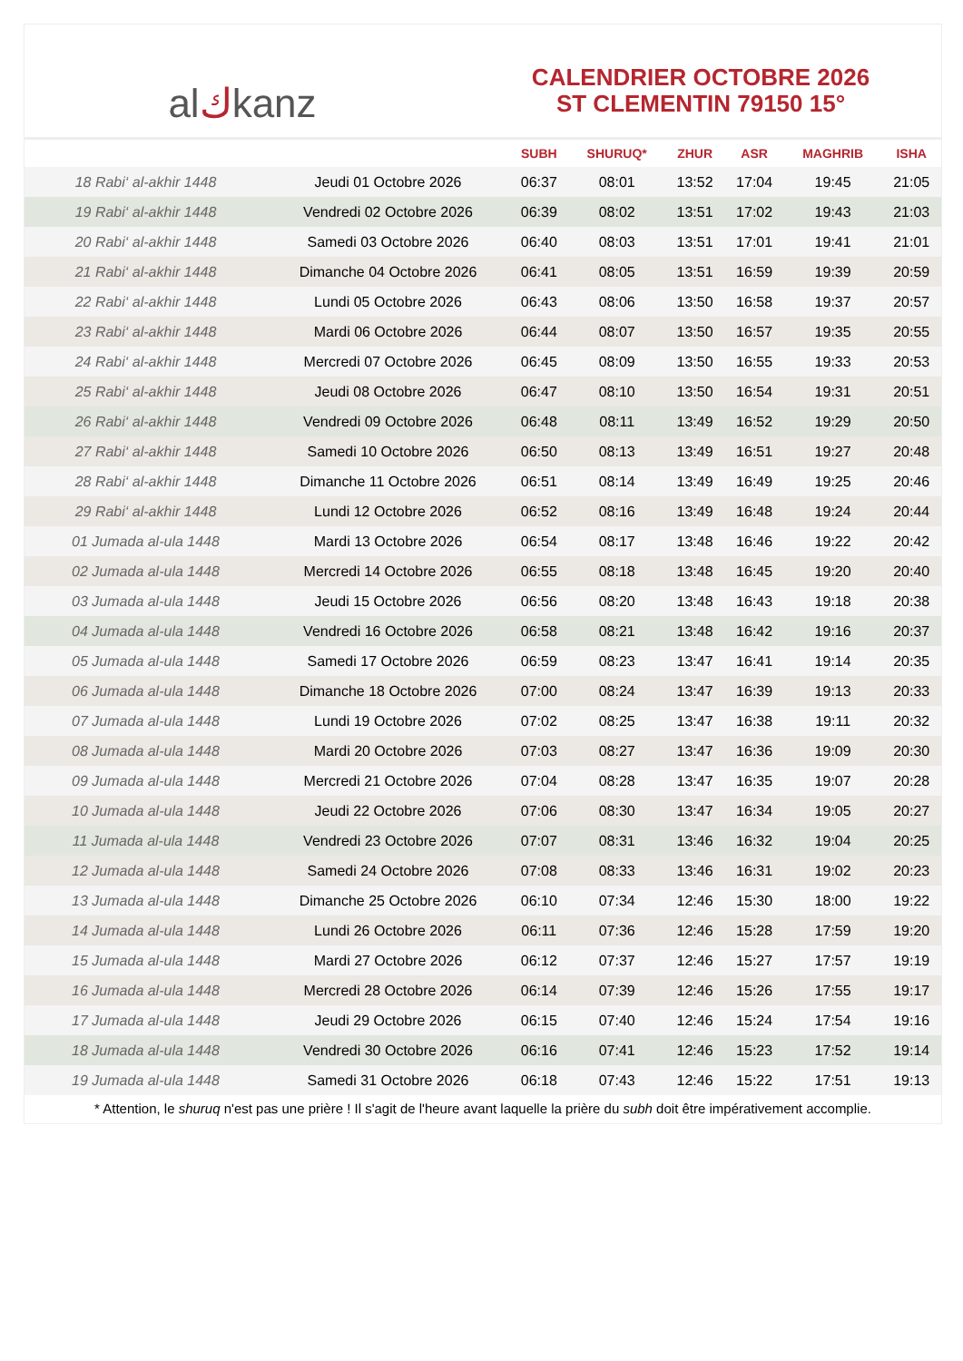al ك kanz
CALENDRIER OCTOBRE 2026
ST CLEMENTIN 79150 15°
| | | SUBH | SHURUQ* | ZHUR | ASR | MAGHRIB | ISHA |
| --- | --- | --- | --- | --- | --- | --- | --- |
| 18 Rabi‘ al-akhir 1448 | Jeudi 01 Octobre 2026 | 06:37 | 08:01 | 13:52 | 17:04 | 19:45 | 21:05 |
| 19 Rabi‘ al-akhir 1448 | Vendredi 02 Octobre 2026 | 06:39 | 08:02 | 13:51 | 17:02 | 19:43 | 21:03 |
| 20 Rabi‘ al-akhir 1448 | Samedi 03 Octobre 2026 | 06:40 | 08:03 | 13:51 | 17:01 | 19:41 | 21:01 |
| 21 Rabi‘ al-akhir 1448 | Dimanche 04 Octobre 2026 | 06:41 | 08:05 | 13:51 | 16:59 | 19:39 | 20:59 |
| 22 Rabi‘ al-akhir 1448 | Lundi 05 Octobre 2026 | 06:43 | 08:06 | 13:50 | 16:58 | 19:37 | 20:57 |
| 23 Rabi‘ al-akhir 1448 | Mardi 06 Octobre 2026 | 06:44 | 08:07 | 13:50 | 16:57 | 19:35 | 20:55 |
| 24 Rabi‘ al-akhir 1448 | Mercredi 07 Octobre 2026 | 06:45 | 08:09 | 13:50 | 16:55 | 19:33 | 20:53 |
| 25 Rabi‘ al-akhir 1448 | Jeudi 08 Octobre 2026 | 06:47 | 08:10 | 13:50 | 16:54 | 19:31 | 20:51 |
| 26 Rabi‘ al-akhir 1448 | Vendredi 09 Octobre 2026 | 06:48 | 08:11 | 13:49 | 16:52 | 19:29 | 20:50 |
| 27 Rabi‘ al-akhir 1448 | Samedi 10 Octobre 2026 | 06:50 | 08:13 | 13:49 | 16:51 | 19:27 | 20:48 |
| 28 Rabi‘ al-akhir 1448 | Dimanche 11 Octobre 2026 | 06:51 | 08:14 | 13:49 | 16:49 | 19:25 | 20:46 |
| 29 Rabi‘ al-akhir 1448 | Lundi 12 Octobre 2026 | 06:52 | 08:16 | 13:49 | 16:48 | 19:24 | 20:44 |
| 01 Jumada al-ula 1448 | Mardi 13 Octobre 2026 | 06:54 | 08:17 | 13:48 | 16:46 | 19:22 | 20:42 |
| 02 Jumada al-ula 1448 | Mercredi 14 Octobre 2026 | 06:55 | 08:18 | 13:48 | 16:45 | 19:20 | 20:40 |
| 03 Jumada al-ula 1448 | Jeudi 15 Octobre 2026 | 06:56 | 08:20 | 13:48 | 16:43 | 19:18 | 20:38 |
| 04 Jumada al-ula 1448 | Vendredi 16 Octobre 2026 | 06:58 | 08:21 | 13:48 | 16:42 | 19:16 | 20:37 |
| 05 Jumada al-ula 1448 | Samedi 17 Octobre 2026 | 06:59 | 08:23 | 13:47 | 16:41 | 19:14 | 20:35 |
| 06 Jumada al-ula 1448 | Dimanche 18 Octobre 2026 | 07:00 | 08:24 | 13:47 | 16:39 | 19:13 | 20:33 |
| 07 Jumada al-ula 1448 | Lundi 19 Octobre 2026 | 07:02 | 08:25 | 13:47 | 16:38 | 19:11 | 20:32 |
| 08 Jumada al-ula 1448 | Mardi 20 Octobre 2026 | 07:03 | 08:27 | 13:47 | 16:36 | 19:09 | 20:30 |
| 09 Jumada al-ula 1448 | Mercredi 21 Octobre 2026 | 07:04 | 08:28 | 13:47 | 16:35 | 19:07 | 20:28 |
| 10 Jumada al-ula 1448 | Jeudi 22 Octobre 2026 | 07:06 | 08:30 | 13:47 | 16:34 | 19:05 | 20:27 |
| 11 Jumada al-ula 1448 | Vendredi 23 Octobre 2026 | 07:07 | 08:31 | 13:46 | 16:32 | 19:04 | 20:25 |
| 12 Jumada al-ula 1448 | Samedi 24 Octobre 2026 | 07:08 | 08:33 | 13:46 | 16:31 | 19:02 | 20:23 |
| 13 Jumada al-ula 1448 | Dimanche 25 Octobre 2026 | 06:10 | 07:34 | 12:46 | 15:30 | 18:00 | 19:22 |
| 14 Jumada al-ula 1448 | Lundi 26 Octobre 2026 | 06:11 | 07:36 | 12:46 | 15:28 | 17:59 | 19:20 |
| 15 Jumada al-ula 1448 | Mardi 27 Octobre 2026 | 06:12 | 07:37 | 12:46 | 15:27 | 17:57 | 19:19 |
| 16 Jumada al-ula 1448 | Mercredi 28 Octobre 2026 | 06:14 | 07:39 | 12:46 | 15:26 | 17:55 | 19:17 |
| 17 Jumada al-ula 1448 | Jeudi 29 Octobre 2026 | 06:15 | 07:40 | 12:46 | 15:24 | 17:54 | 19:16 |
| 18 Jumada al-ula 1448 | Vendredi 30 Octobre 2026 | 06:16 | 07:41 | 12:46 | 15:23 | 17:52 | 19:14 |
| 19 Jumada al-ula 1448 | Samedi 31 Octobre 2026 | 06:18 | 07:43 | 12:46 | 15:22 | 17:51 | 19:13 |
* Attention, le shuruq n'est pas une prière ! Il s'agit de l'heure avant laquelle la prière du subh doit être impérativement accomplie.